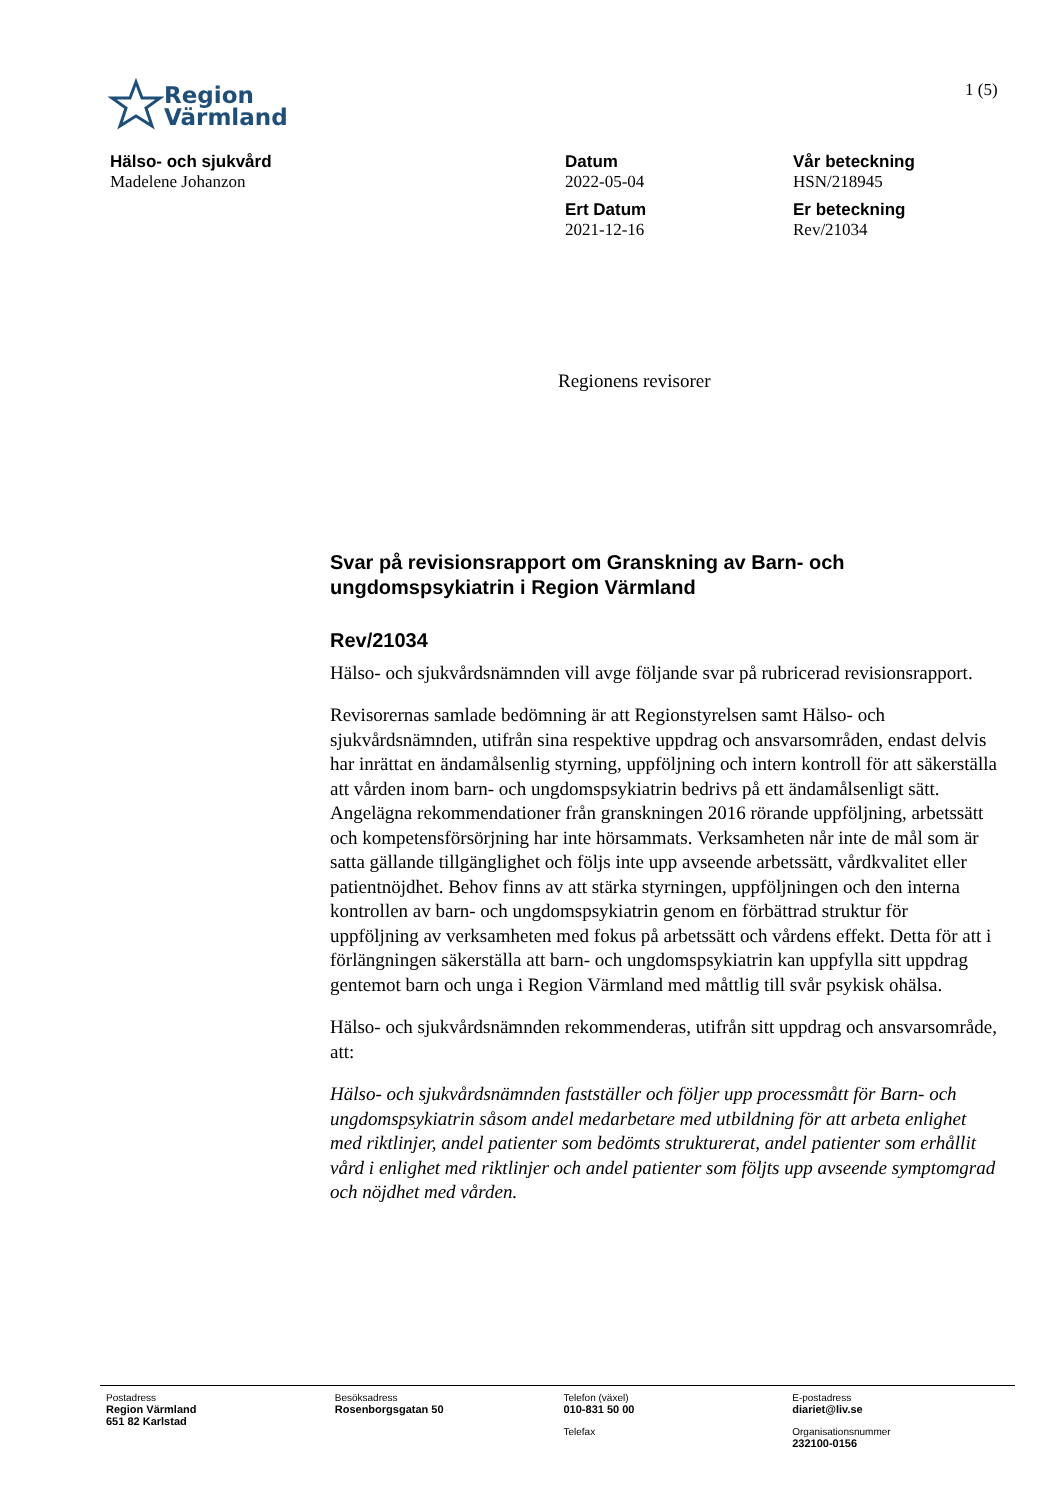Region
Värmland
1 (5)
Hälso- och sjukvård
Madelene Johanzon
Datum
2022-05-04
Ert Datum
2021-12-16
Vår beteckning
HSN/218945
Er beteckning
Rev/21034
Regionens revisorer
Svar på revisionsrapport om Granskning av Barn- och ungdomspsykiatrin i Region Värmland
Rev/21034
Hälso- och sjukvårdsnämnden vill avge följande svar på rubricerad revisionsrapport.
Revisorernas samlade bedömning är att Regionstyrelsen samt Hälso- och sjukvårdsnämnden, utifrån sina respektive uppdrag och ansvarsområden, endast delvis har inrättat en ändamålsenlig styrning, uppföljning och intern kontroll för att säkerställa att vården inom barn- och ungdomspsykiatrin bedrivs på ett ändamålsenligt sätt. Angelägna rekommendationer från granskningen 2016 rörande uppföljning, arbetssätt och kompetensförsörjning har inte hörsammats. Verksamheten når inte de mål som är satta gällande tillgänglighet och följs inte upp avseende arbetssätt, vårdkvalitet eller patientnöjdhet. Behov finns av att stärka styrningen, uppföljningen och den interna kontrollen av barn- och ungdomspsykiatrin genom en förbättrad struktur för uppföljning av verksamheten med fokus på arbetssätt och vårdens effekt. Detta för att i förlängningen säkerställa att barn- och ungdomspsykiatrin kan uppfylla sitt uppdrag gentemot barn och unga i Region Värmland med måttlig till svår psykisk ohälsa.
Hälso- och sjukvårdsnämnden rekommenderas, utifrån sitt uppdrag och ansvarsområde, att:
Hälso- och sjukvårdsnämnden fastställer och följer upp processmått för Barn- och ungdomspsykiatrin såsom andel medarbetare med utbildning för att arbeta enlighet med riktlinjer, andel patienter som bedömts strukturerat, andel patienter som erhållit vård i enlighet med riktlinjer och andel patienter som följts upp avseende symptomgrad och nöjdhet med vården.
Postadress
Region Värmland
651 82 Karlstad
Besöksadress
Rosenborgsgatan 50
Telefon (växel)
010-831 50 00
Telefax
E-postadress
diariet@liv.se
Organisationsnummer
232100-0156